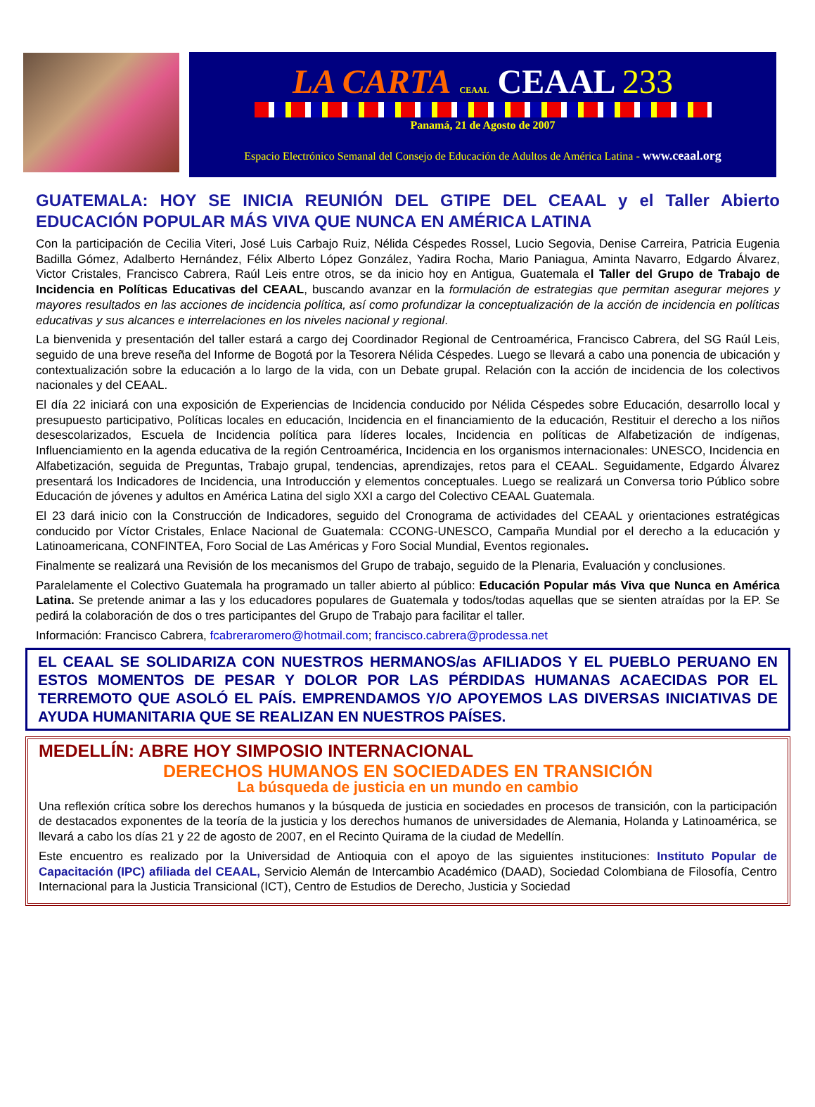LA CARTA CEAAL CEAAL 233
Panamá, 21 de Agosto de 2007
Espacio Electrónico Semanal del Consejo de Educación de Adultos de América Latina - www.ceaal.org
GUATEMALA: HOY SE INICIA REUNIÓN DEL GTIPE DEL CEAAL y el Taller Abierto EDUCACIÓN POPULAR MÁS VIVA QUE NUNCA EN AMÉRICA LATINA
Con la participación de Cecilia Viteri, José Luis Carbajo Ruiz, Nélida Céspedes Rossel, Lucio Segovia, Denise Carreira, Patricia Eugenia Badilla Gómez, Adalberto Hernández, Félix Alberto López González, Yadira Rocha, Mario Paniagua, Aminta Navarro, Edgardo Álvarez, Victor Cristales, Francisco Cabrera, Raúl Leis entre otros, se da inicio hoy en Antigua, Guatemala el Taller del Grupo de Trabajo de Incidencia en Políticas Educativas del CEAAL, buscando avanzar en la formulación de estrategias que permitan asegurar mejores y mayores resultados en las acciones de incidencia política, así como profundizar la conceptualización de la acción de incidencia en políticas educativas y sus alcances e interrelaciones en los niveles nacional y regional.
La bienvenida y presentación del taller estará a cargo dej Coordinador Regional de Centroamérica, Francisco Cabrera, del SG Raúl Leis, seguido de una breve reseña del Informe de Bogotá por la Tesorera Nélida Céspedes. Luego se llevará a cabo una ponencia de ubicación y contextualización sobre la educación a lo largo de la vida, con un Debate grupal. Relación con la acción de incidencia de los colectivos nacionales y del CEAAL.
El día 22 iniciará con una exposición de Experiencias de Incidencia conducido por Nélida Céspedes sobre Educación, desarrollo local y presupuesto participativo, Políticas locales en educación, Incidencia en el financiamiento de la educación, Restituir el derecho a los niños desescolarizados, Escuela de Incidencia política para líderes locales, Incidencia en políticas de Alfabetización de indígenas, Influenciamiento en la agenda educativa de la región Centroamérica, Incidencia en los organismos internacionales: UNESCO, Incidencia en Alfabetización, seguida de Preguntas, Trabajo grupal, tendencias, aprendizajes, retos para el CEAAL. Seguidamente, Edgardo Álvarez presentará los Indicadores de Incidencia, una Introducción y elementos conceptuales. Luego se realizará un Conversa torio Público sobre Educación de jóvenes y adultos en América Latina del siglo XXI a cargo del Colectivo CEAAL Guatemala.
El 23 dará inicio con la Construcción de Indicadores, seguido del Cronograma de actividades del CEAAL y orientaciones estratégicas conducido por Víctor Cristales, Enlace Nacional de Guatemala: CCONG-UNESCO, Campaña Mundial por el derecho a la educación y Latinoamericana, CONFINTEA, Foro Social de Las Américas y Foro Social Mundial, Eventos regionales.
Finalmente se realizará una Revisión de los mecanismos del Grupo de trabajo, seguido de la Plenaria, Evaluación y conclusiones.
Paralelamente el Colectivo Guatemala ha programado un taller abierto al público: Educación Popular más Viva que Nunca en América Latina. Se pretende animar a las y los educadores populares de Guatemala y todos/todas aquellas que se sienten atraídas por la EP. Se pedirá la colaboración de dos o tres participantes del Grupo de Trabajo para facilitar el taller.
Información: Francisco Cabrera, fcabreraromero@hotmail.com; francisco.cabrera@prodessa.net
EL CEAAL SE SOLIDARIZA CON NUESTROS HERMANOS/as AFILIADOS Y EL PUEBLO PERUANO EN ESTOS MOMENTOS DE PESAR Y DOLOR POR LAS PÉRDIDAS HUMANAS ACAECIDAS POR EL TERREMOTO QUE ASOLÓ EL PAÍS. EMPRENDAMOS Y/O APOYEMOS LAS DIVERSAS INICIATIVAS DE AYUDA HUMANITARIA QUE SE REALIZAN EN NUESTROS PAÍSES.
MEDELLÍN: ABRE HOY SIMPOSIO INTERNACIONAL
DERECHOS HUMANOS EN SOCIEDADES EN TRANSICIÓN
La búsqueda de justicia en un mundo en cambio
Una reflexión crítica sobre los derechos humanos y la búsqueda de justicia en sociedades en procesos de transición, con la participación de destacados exponentes de la teoría de la justicia y los derechos humanos de universidades de Alemania, Holanda y Latinoamérica, se llevará a cabo los días 21 y 22 de agosto de 2007, en el Recinto Quirama de la ciudad de Medellín.
Este encuentro es realizado por la Universidad de Antioquia con el apoyo de las siguientes instituciones: Instituto Popular de Capacitación (IPC) afiliada del CEAAL, Servicio Alemán de Intercambio Académico (DAAD), Sociedad Colombiana de Filosofía, Centro Internacional para la Justicia Transicional (ICT), Centro de Estudios de Derecho, Justicia y Sociedad